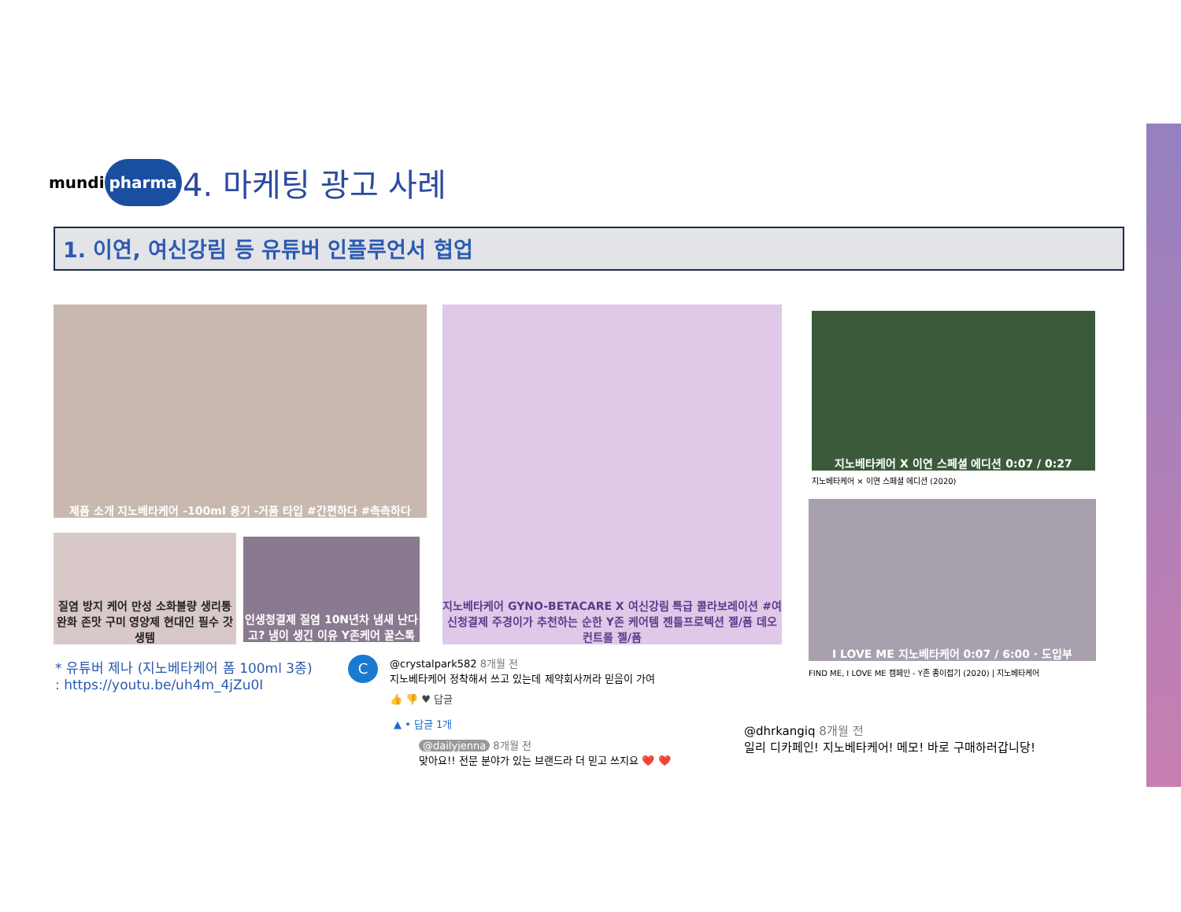mundi pharma
4. 마케팅 광고 사례
1. 이연, 여신강림 등 유튜버 인플루언서 협업
제품 소개 지노베타케어 -100ml 용기 -거품 타입 #간편하다 #촉촉하다
질염 방지 케어 만성 소화불량 생리통 완화 존맛 구미 영양제 현대인 필수 갓생템
인생청결제 질염 10N년차 냄새 난다고? 냄이 생긴 이유 Y존케어 꿀스톡
지노베타케어 GYNO-BETACARE X 여신강림 특급 콜라보레이션 #여신청결제 주경이가 추천하는 순한 Y존 케어템 젠틀프로텍션 젤/폼 데오컨트롤 젤/폼
지노베타케어 X 이연 스페셜 에디션 0:07 / 0:27
지노베타케어 × 이연 스페셜 에디션 (2020)
I LOVE ME 지노베타케어 0:07 / 6:00 · 도입부
FIND ME, I LOVE ME 캠페인 - Y존 종이접기 (2020) | 지노베타케어
* 유튜버 제나 (지노베타케어 폼 100ml 3종)
: https://youtu.be/uh4m_4jZu0I
C
@crystalpark582 8개월 전
지노베타케어 정착해서 쓰고 있는데 제약회사꺼라 믿음이 가여
👍 👎 ♥ 답글
▲ • 답글 1개
@dailyjenna 8개월 전
맞아요!! 전문 분야가 있는 브랜드라 더 믿고 쓰지요 ❤️ ❤️
@dhrkangiq 8개월 전
일리 디카페인! 지노베타케어! 메모! 바로 구매하러갑니당!